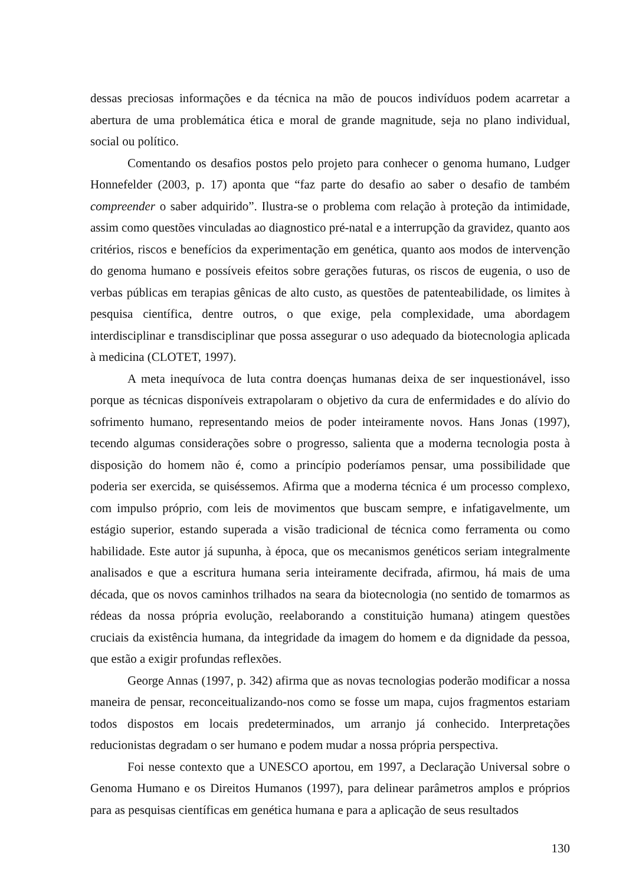dessas preciosas informações e da técnica na mão de poucos indivíduos podem acarretar a abertura de uma problemática ética e moral de grande magnitude, seja no plano individual, social ou político.
Comentando os desafios postos pelo projeto para conhecer o genoma humano, Ludger Honnefelder (2003, p. 17) aponta que “faz parte do desafio ao saber o desafio de também compreender o saber adquirido”. Ilustra-se o problema com relação à proteção da intimidade, assim como questões vinculadas ao diagnostico pré-natal e a interrupção da gravidez, quanto aos critérios, riscos e benefícios da experimentação em genética, quanto aos modos de intervenção do genoma humano e possíveis efeitos sobre gerações futuras, os riscos de eugenia, o uso de verbas públicas em terapias gênicas de alto custo, as questões de patenteabilidade, os limites à pesquisa científica, dentre outros, o que exige, pela complexidade, uma abordagem interdisciplinar e transdisciplinar que possa assegurar o uso adequado da biotecnologia aplicada à medicina (CLOTET, 1997).
A meta inequívoca de luta contra doenças humanas deixa de ser inquestionável, isso porque as técnicas disponíveis extrapolaram o objetivo da cura de enfermidades e do alívio do sofrimento humano, representando meios de poder inteiramente novos. Hans Jonas (1997), tecendo algumas considerações sobre o progresso, salienta que a moderna tecnologia posta à disposição do homem não é, como a princípio poderíamos pensar, uma possibilidade que poderia ser exercida, se quiséssemos. Afirma que a moderna técnica é um processo complexo, com impulso próprio, com leis de movimentos que buscam sempre, e infatigavelmente, um estágio superior, estando superada a visão tradicional de técnica como ferramenta ou como habilidade. Este autor já supunha, à época, que os mecanismos genéticos seriam integralmente analisados e que a escritura humana seria inteiramente decifrada, afirmou, há mais de uma década, que os novos caminhos trilhados na seara da biotecnologia (no sentido de tomarmos as rédeas da nossa própria evolução, reelaborando a constituição humana) atingem questões cruciais da existência humana, da integridade da imagem do homem e da dignidade da pessoa, que estão a exigir profundas reflexões.
George Annas (1997, p. 342) afirma que as novas tecnologias poderão modificar a nossa maneira de pensar, reconceitualizando-nos como se fosse um mapa, cujos fragmentos estariam todos dispostos em locais predeterminados, um arranjo já conhecido. Interpretações reducionistas degradam o ser humano e podem mudar a nossa própria perspectiva.
Foi nesse contexto que a UNESCO aportou, em 1997, a Declaração Universal sobre o Genoma Humano e os Direitos Humanos (1997), para delinear parâmetros amplos e próprios para as pesquisas científicas em genética humana e para a aplicação de seus resultados
130